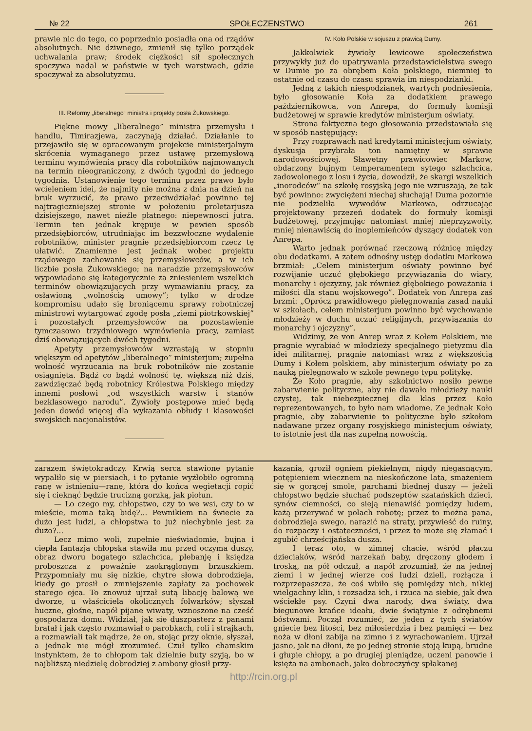№ 22 SPOŁECZENSTWO 261
prawie nic do tego, co poprzednio posiadła ona od rządów absolutnych. Nic dziwnego, zmienił się tylko porządek uchwalania praw; środek ciężkości sił społecznych spoczywa nadal w państwie w tych warstwach, gdzie spoczywał za absolutyzmu.
III. Reformy „liberalnego“ ministra i projekty posła Żukowskiego.
Piękne mowy „liberalnego” ministra przemysłu i handlu, Timirazjewa, zaczynają działać. Działanie to przejawiło się w opracowanym projekcie ministerjalnym skrócenia wymaganego przez ustawę przemysłową terminu wymówienia pracy dla robotników najmowanych na termin nieograniczony, z dwóch tygodni do jednego tygodnia. Ustanowienie tego terminu przez prawo było wcieleniem idei, że najmity nie można z dnia na dzień na bruk wyrzucić, że prawo przeciwdziałać powinno tej najtragiczniejszej stronie w położeniu proletarjusza dzisiejszego, nawet nieźle płatnego: niepewnosci jutra. Termin ten jednak krępuje w pewien sposób przedsiębiorców, utrudniając im bezzwłoczne wydalenie robotników, minister pragnie przedsiębiorcom rzecz tę ułatwić. Znamienne jest jednak wobec projektu rządowego zachowanie się przemysłowców, a w ich liczbie posła Żukowskiego; na naradzie przemysłowców wypowiadano się kategorycznie za zniesieniem wszelkich terminów obowiązujących przy wymawianiu pracy, za osławioną „wolnością umowy”; tylko w drodze kompromisu udało się broniącemu sprawy robotniczej ministrowi wytargować zgodę posła „ziemi piotrkowskiej” i pozostałych przemysłowców na pozostawienie tymczasowo trzydniowego wymówienia pracy, zamiast dziś obowiązujących dwóch tygodni.
Apetyty przemysłowców wzrastają w stopniu większym od apetytów „liberalnego” ministerjum; zupełna wolność wyrzucania na bruk robotników nie zostanie osiągnięta. Bądź co bądź wolność tę, większą niż dziś, zawdzięczać będą robotnicy Królestwa Polskiego między innemi posłowi „od wszystkich warstw i stanów bezklasowego narodu”. Żywioły postępowe mieć będą jeden dowód więcej dla wykazania obłudy i klasowości swojskich nacjonalistów.
IV. Koło Polskie w sojuszu z prawicą Dumy.
Jakkolwiek żywioły lewicowe społeczeństwa przywykły już do upatrywania przedstawicielstwa swego w Dumie po za obrębem Koła polskiego, niemniej to ostatnie od czasu do czasu sprawia im niespodzianki.
Jedną z takich niespodzianek, wartych podniesienia, było głosowanie Koła za dodatkiem prawego październikowca, von Anrepa, do formuły komisji budżetowej w sprawie kredytów ministerjum oświaty.
Strona faktyczna tego głosowania przedstawiała się w sposób następujący:
Przy rozprawach nad kredytami ministerjum oświaty, dyskusja przybrała ton namiętny w sprawie narodowościowej. Sławetny prawicowiec Markow, obdarzony bujnym temperamentem sytego szlachcica, zadowolonego z losu i życia, dowodził, że skargi wszelkich „inorodców“ na szkołę rosyjską jego nie wzruszają, że tak być powinno: zwyciężeni niechaj słuchają! Duma pozornie nie podzieliła wywodów Markowa, odrzucając projektowany przezeń dodatek do formuły komisji budżetowej, przyjmując natomiast mniej nieprzyzwoity, mniej nienawiścią do inoplemieńców dyszący dodatek von Anrepa.
Warto jednak porównać rzeczową różnicę między obu dodatkami. A zatem odnośny ustęp dodatku Markowa brzmiał: „Celem ministerjum oświaty powinno być rozwijanie uczuć głębokiego przywiązania do wiary, monarchy i ojczyzny, jak również głębokiego poważania i miłości dla stanu wojskowego”. Dodatek von Anrepa zaś brzmi: „Oprócz prawidłowego pielęgnowania zasad nauki w szkołach, celem ministerjum powinno być wychowanie młodzieży w duchu uczuć religijnych, przywiązania do monarchy i ojczyzny”.
Widzimy, że von Anrep wraz z Kołem Polskiem, nie pragnie wyrabiać w młodzieży specjalnego pietyzmu dla idei militarnej, pragnie natomiast wraz z większością Dumy i Kołem polskiem, aby ministerjum oświaty po za nauką pielęgnowało w szkole pewnego typu politykę.
Że Koło pragnie, aby szkolnictwo nosiło pewne zabarwienie polityczne, aby nie dawało młodzieży nauki czystej, tak niebezpiecznej dla klas przez Koło reprezentowanych, to było nam wiadome. Ze jednak Koło pragnie, aby zabarwienie to polityczne było szkołom nadawane przez organy rosyjskiego ministerjum oświaty, to istotnie jest dla nas zupełną nowością.
zarazem świętokradczy. Krwią serca stawione pytanie wypaliło się w piersiach, i to pytanie wyżłobiło ogromną ranę w istnieniu—ranę, która do końca wegietacji ropić się i cieknąć będzie trucizną gorzką, jak piołun.
— Lo czego my, chłopstwo, czy to we wsi, czy to w mieście, moma taką bidę?... Pewnikiem na świecie za dużo jest ludzi, a chłopstwa to już niechybnie jest za dużo?...
Lecz mimo woli, zupełnie nieświadomie, bujna i ciepła fantazja chłopska stawiła mu przed oczyma duszy, obraz dworu bogatego szlachcica, plebanję i księdza proboszcza z poważnie zaokrąglonym brzuszkiem. Przypomniały mu się nizkie, chytre słowa dobrodzieja, kiedy go prosił o zmniejszenie zapłaty za pochowek starego ojca. To znowuż ujrzał sutą libację balową we dworze, u właściciela okolicznych folwarków; słyszał huczne, głośne, napół pijane wiwaty, wznoszone na cześć gospodarza domu. Widział, jak się duszpasterz z panami bratał i jak często rozmawiał o parobkach, roli i strajkach, a rozmawiali tak mądrze, że on, stojąc przy oknie, słyszał, a jednak nie mógł zrozumieć. Czuł tylko chamskim instynktem, że to chłopom tak dzielnie buty szyją, bo w najbliższą niedzielę dobrodziej z ambony głosił przy-
kazania, groził ogniem piekielnym, nigdy niegasnącym, potępieniem wiecznem na nieskończone lata, smażeniem się w gorącej smole, parchami biednej duszy — jeżeli chłopstwo będzie słuchać podszeptów szatańskich dzieci, synów ciemności, co sieją nienawiść pomiędzy ludem, każą przerywać w polach robotę; przez to można pana, dobrodzieja swego, narazić na straty, przywieść do ruiny, do rozpaczy i ostateczności, i przez to może się złamać i zgubić chrześcijańska dusza.
I teraz oto, w zimnej chacie, wśród płaczu dzieciaków, wśród narzekań baby, dręczony głodem i troską, na pół odczuł, a napół zrozumiał, że na jednej ziemi i w jednej wierze coś ludzi dzieli, rozłącza i rozprzepaszcza, że coś wbiło się pomiędzy nich, nikiej wielgachny klin, i rozsadza ich, i rzuca na siebie, jak dwa wściekłe psy. Czyni dwa narody, dwa światy, dwa biegunowe krańce ideału, dwie świątynie z odrębnemi bóstwami. Począł rozumieć, że jeden z tych światów gniecie bez litości, bez miłosierdzia i bez pamięci — bez noża w dłoni zabija na zimno i z wyrachowaniem. Ujrzał jasno, jak na dłoni, że po jednej stronie stoją kupą, brudne i głupie chłopy, a po drugiej pieniądze, uczeni panowie i księża na ambonach, jako dobroczyńcy spłakanej
http://rcin.org.pl